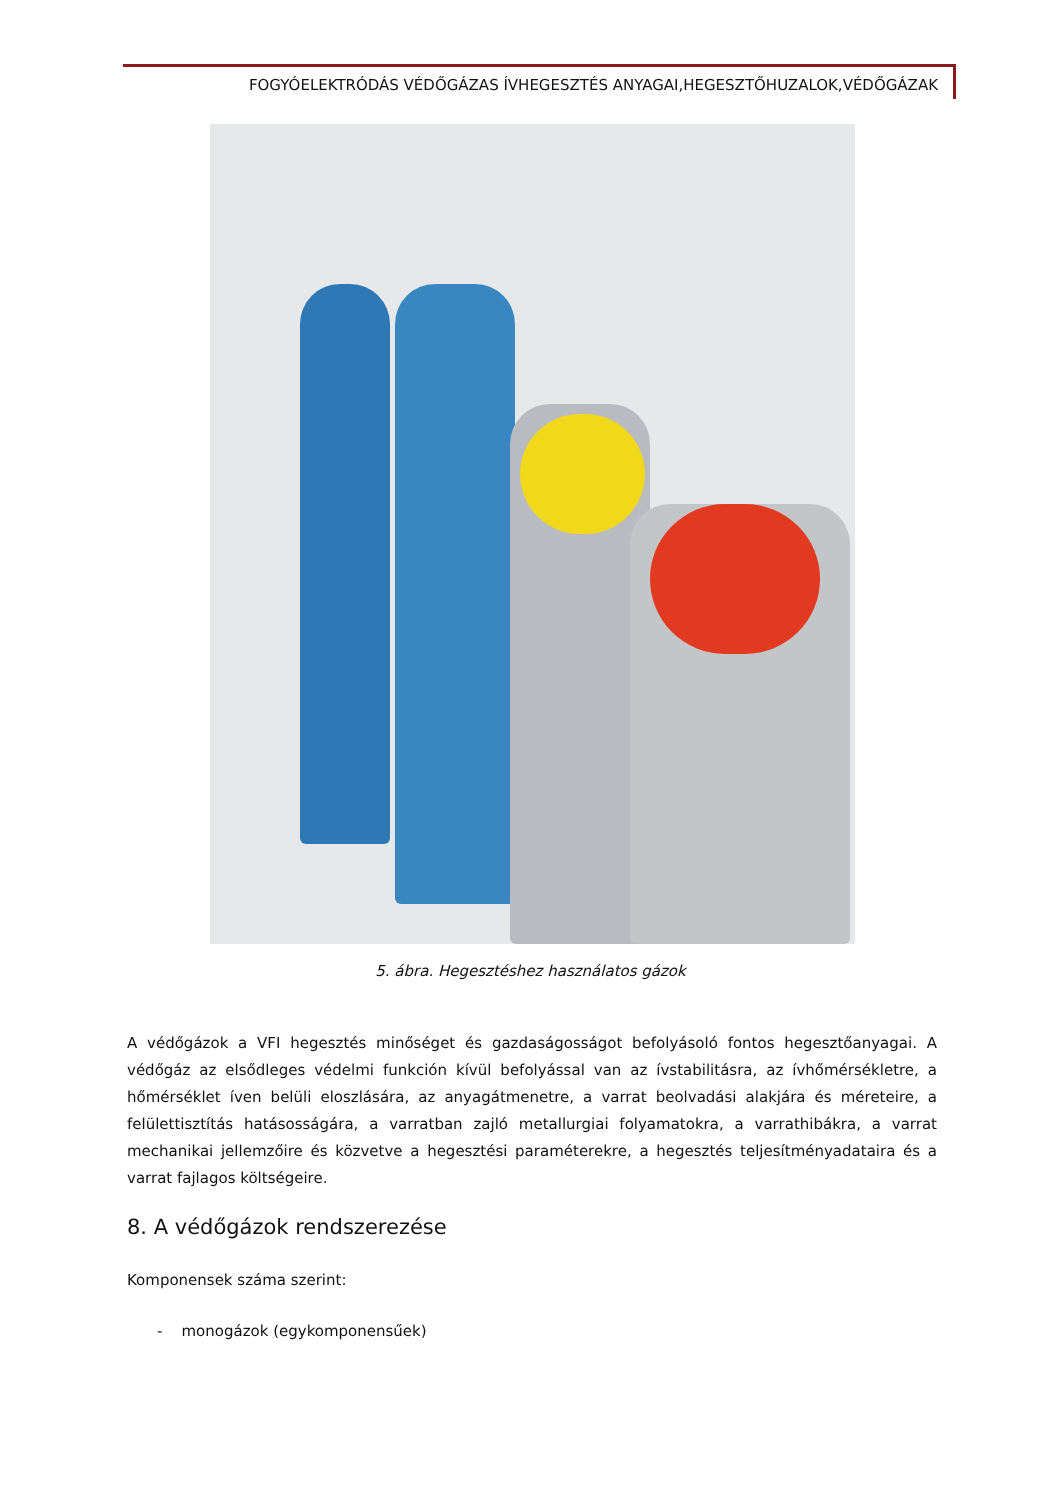FOGYÓELEKTRÓDÁS VÉDŐGÁZAS ÍVHEGESZTÉS ANYAGAI,HEGESZTŐHUZALOK,VÉDŐGÁZAK
5. ábra. Hegesztéshez használatos gázok
A védőgázok a VFI hegesztés minőséget és gazdaságosságot befolyásoló fontos hegesztőanyagai. A védőgáz az elsődleges védelmi funkción kívül befolyással van az ívstabilitásra, az ívhőmérsékletre, a hőmérséklet íven belüli eloszlására, az anyagátmenetre, a varrat beolvadási alakjára és méreteire, a felülettisztítás hatásosságára, a varratban zajló metallurgiai folyamatokra, a varrathibákra, a varrat mechanikai jellemzőire és közvetve a hegesztési paraméterekre, a hegesztés teljesítményadataira és a varrat fajlagos költségeire.
8. A védőgázok rendszerezése
Komponensek száma szerint:
- monogázok (egykomponensűek)